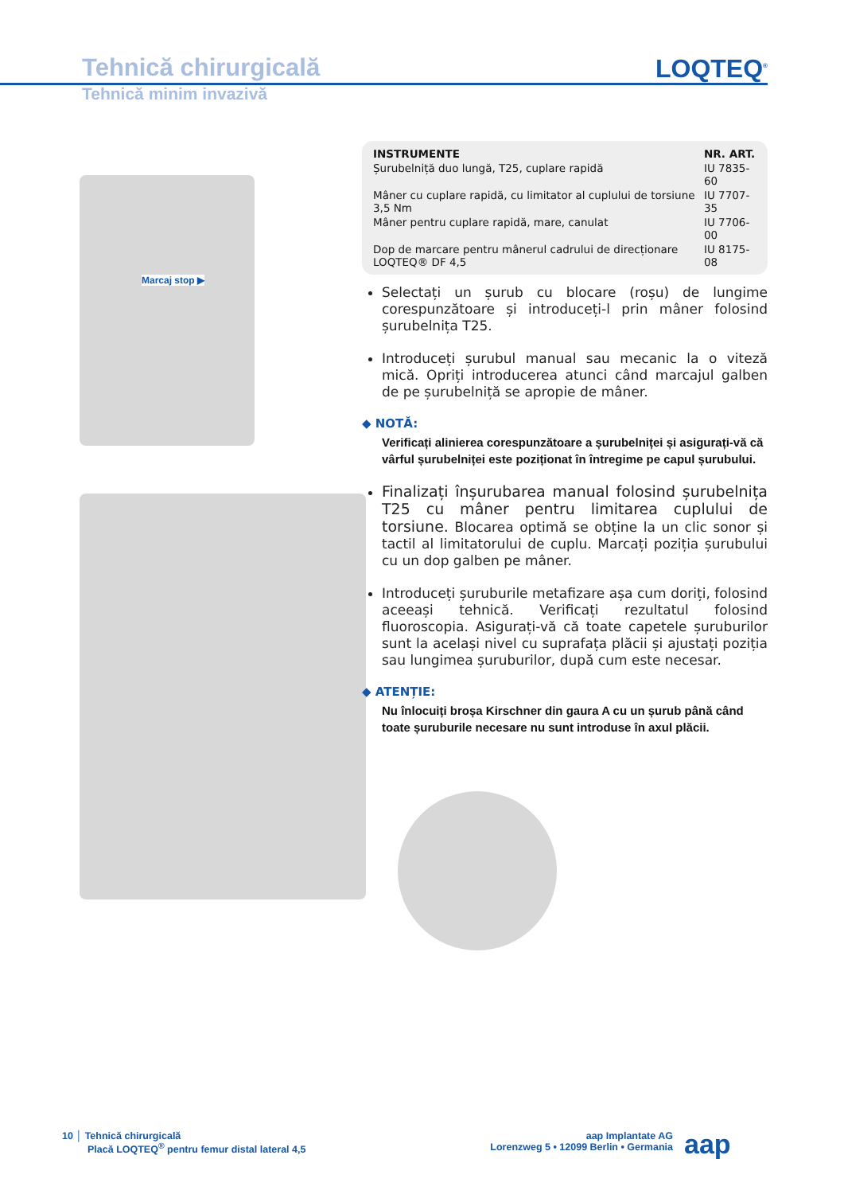Tehnică chirurgicală
LOQTEQ<sup>®</sup>
Tehnică minim invazivă
Marcaj stop ▶
| INSTRUMENTE | NR. ART. |
| --- | --- |
| Șurubelniță duo lungă, T25, cuplare rapidă | IU 7835-60 |
| Mâner cu cuplare rapidă, cu limitator al cuplului de torsiune 3,5 Nm | IU 7707-35 |
| Mâner pentru cuplare rapidă, mare, canulat | IU 7706-00 |
| Dop de marcare pentru mânerul cadrului de direcționare LOQTEQ® DF 4,5 | IU 8175-08 |
Selectați un șurub cu blocare (roșu) de lungime corespunzătoare și introduceți-l prin mâner folosind șurubelnița T25.
Introduceți șurubul manual sau mecanic la o viteză mică. Opriți introducerea atunci când marcajul galben de pe șurubelniță se apropie de mâner.
◆ NOTĂ:
Verificați alinierea corespunzătoare a șurubelniței și asigurați-vă că vârful șurubelniței este poziționat în întregime pe capul șurubului.
Finalizați înșurubarea manual folosind șurubelnița T25 cu mâner pentru limitarea cuplului de torsiune. Blocarea optimă se obține la un clic sonor și tactil al limitatorului de cuplu. Marcați poziția șurubului cu un dop galben pe mâner.
Introduceți șuruburile metafizare așa cum doriți, folosind aceeași tehnică. Verificați rezultatul folosind fluoroscopia. Asigurați-vă că toate capetele șuruburilor sunt la același nivel cu suprafața plăcii și ajustați poziția sau lungimea șuruburilor, după cum este necesar.
◆ ATENȚIE:
Nu înlocuiți broșa Kirschner din gaura A cu un șurub până când toate șuruburile necesare nu sunt introduse în axul plăcii.
10 │ Tehnică chirurgicală
Placă LOQTEQ<sup>®</sup> pentru femur distal lateral 4,5
aap Implantate AG
Lorenzweg 5 • 12099 Berlin • Germania
aap